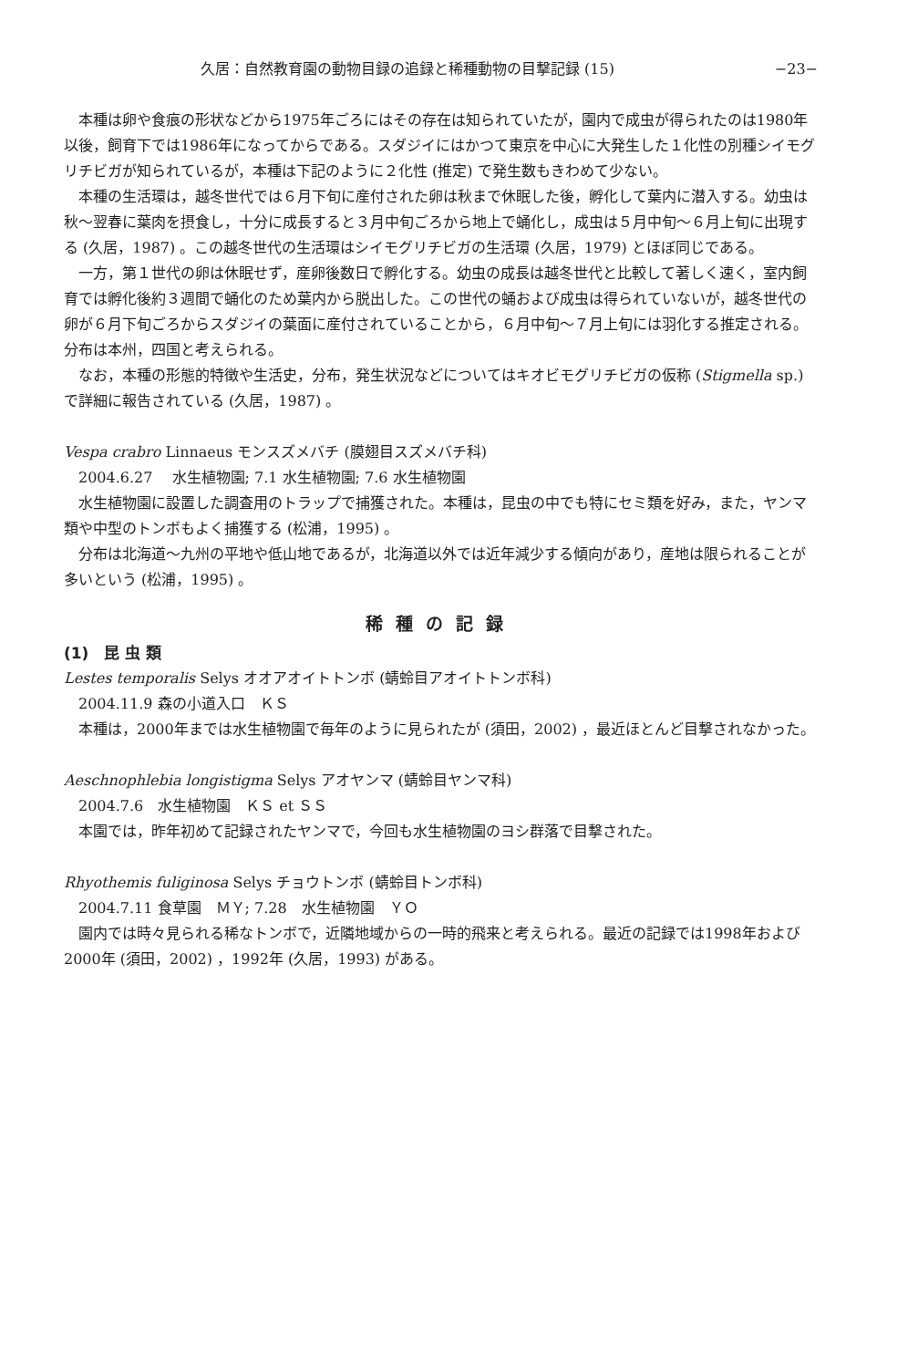久居：自然教育園の動物目録の追録と稀種動物の目撃記録 (15) −23−
本種は卵や食痕の形状などから1975年ごろにはその存在は知られていたが，園内で成虫が得られたのは1980年以後，飼育下では1986年になってからである。スダジイにはかつて東京を中心に大発生した１化性の別種シイモグリチビガが知られているが，本種は下記のように２化性 (推定) で発生数もきわめて少ない。
本種の生活環は，越冬世代では６月下旬に産付された卵は秋まで休眠した後，孵化して葉内に潜入する。幼虫は秋〜翌春に葉肉を摂食し，十分に成長すると３月中旬ごろから地上で蛹化し，成虫は５月中旬〜６月上旬に出現する (久居，1987) 。この越冬世代の生活環はシイモグリチビガの生活環 (久居，1979) とほぼ同じである。
一方，第１世代の卵は休眠せず，産卵後数日で孵化する。幼虫の成長は越冬世代と比較して著しく速く，室内飼育では孵化後約３週間で蛹化のため葉内から脱出した。この世代の蛹および成虫は得られていないが，越冬世代の卵が６月下旬ごろからスダジイの葉面に産付されていることから，６月中旬〜７月上旬には羽化する推定される。分布は本州，四国と考えられる。
なお，本種の形態的特徴や生活史，分布，発生状況などについてはキオビモグリチビガの仮称 (Stigmella sp.) で詳細に報告されている (久居，1987) 。
Vespa crabro Linnaeus モンスズメバチ (膜翅目スズメバチ科)
2004.6.27　 水生植物園; 7.1 水生植物園; 7.6 水生植物園
水生植物園に設置した調査用のトラップで捕獲された。本種は，昆虫の中でも特にセミ類を好み，また，ヤンマ類や中型のトンボもよく捕獲する (松浦，1995) 。
分布は北海道〜九州の平地や低山地であるが，北海道以外では近年減少する傾向があり，産地は限られることが多いという (松浦，1995) 。
稀種の記録
(1)　昆 虫 類
Lestes temporalis Selys オオアオイトトンボ (蜻蛉目アオイトトンボ科)
2004.11.9 森の小道入口　ＫＳ
本種は，2000年までは水生植物園で毎年のように見られたが (須田，2002) ，最近ほとんど目撃されなかった。
Aeschnophlebia longistigma Selys アオヤンマ (蜻蛉目ヤンマ科)
2004.7.6　水生植物園　ＫＳ et ＳＳ
本園では，昨年初めて記録されたヤンマで，今回も水生植物園のヨシ群落で目撃された。
Rhyothemis fuliginosa Selys チョウトンボ (蜻蛉目トンボ科)
2004.7.11 食草園　ＭＹ; 7.28　水生植物園　ＹＯ
園内では時々見られる稀なトンボで，近隣地域からの一時的飛来と考えられる。最近の記録では1998年および2000年 (須田，2002) ，1992年 (久居，1993) がある。